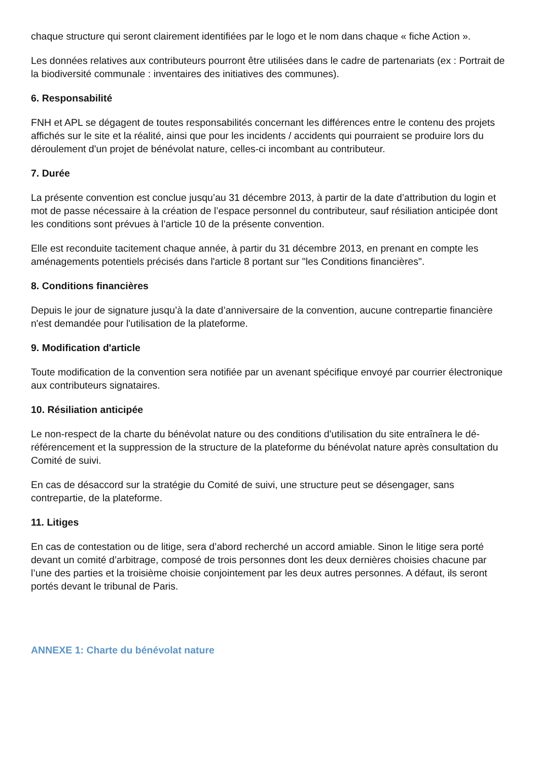chaque structure qui seront clairement identifiées par le logo et le nom dans chaque « fiche Action ».
Les données relatives aux contributeurs pourront être utilisées dans le cadre de partenariats (ex : Portrait de la biodiversité communale : inventaires des initiatives des communes).
6. Responsabilité
FNH et APL se dégagent de toutes responsabilités concernant les différences entre le contenu des projets affichés sur le site et la réalité, ainsi que pour les incidents / accidents qui pourraient se produire lors du déroulement d'un projet de bénévolat nature, celles-ci incombant au contributeur.
7. Durée
La présente convention est conclue jusqu’au 31 décembre 2013, à partir de la date d’attribution du login et mot de passe nécessaire à la création de l’espace personnel du contributeur, sauf résiliation anticipée dont les conditions sont prévues à l’article 10 de la présente convention.
Elle est reconduite tacitement chaque année, à partir du 31 décembre 2013, en prenant en compte les aménagements potentiels précisés dans l'article 8 portant sur "les Conditions financières".
8. Conditions financières
Depuis le jour de signature jusqu’à la date d’anniversaire de la convention, aucune contrepartie financière n'est demandée pour l'utilisation de la plateforme.
9. Modification d'article
Toute modification de la convention sera notifiée par un avenant spécifique envoyé par courrier électronique aux contributeurs signataires.
10. Résiliation anticipée
Le non-respect de la charte du bénévolat nature ou des conditions d'utilisation du site entraînera le dé-référencement et la suppression de la structure de la plateforme du bénévolat nature après consultation du Comité de suivi.
En cas de désaccord sur la stratégie du Comité de suivi, une structure peut se désengager, sans contrepartie, de la plateforme.
11. Litiges
En cas de contestation ou de litige, sera d’abord recherché un accord amiable. Sinon le litige sera porté devant un comité d’arbitrage, composé de trois personnes dont les deux dernières choisies chacune par l’une des parties et la troisième choisie conjointement par les deux autres personnes. A défaut, ils seront portés devant le tribunal de Paris.
ANNEXE 1: Charte du bénévolat nature